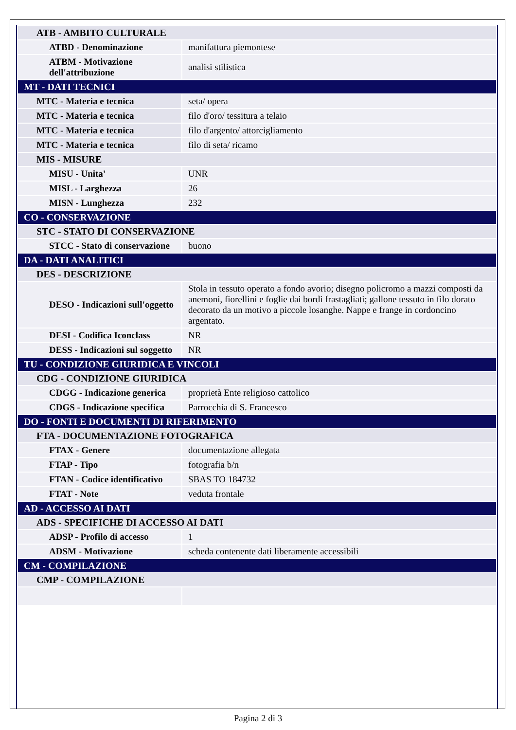| ATB - AMBITO CULTURALE | |
| ATBD - Denominazione | manifattura piemontese |
| ATBM - Motivazione dell'attribuzione | analisi stilistica |
| MT - DATI TECNICI | |
| MTC - Materia e tecnica | seta/ opera |
| MTC - Materia e tecnica | filo d'oro/ tessitura a telaio |
| MTC - Materia e tecnica | filo d'argento/ attorcigliamento |
| MTC - Materia e tecnica | filo di seta/ ricamo |
| MIS - MISURE | |
| MISU - Unita' | UNR |
| MISL - Larghezza | 26 |
| MISN - Lunghezza | 232 |
| CO - CONSERVAZIONE | |
| STC - STATO DI CONSERVAZIONE | |
| STCC - Stato di conservazione | buono |
| DA - DATI ANALITICI | |
| DES - DESCRIZIONE | |
| DESO - Indicazioni sull'oggetto | Stola in tessuto operato a fondo avorio; disegno policromo a mazzi composti da anemoni, fiorellini e foglie dai bordi frastagliati; gallone tessuto in filo dorato decorato da un motivo a piccole losanghe. Nappe e frange in cordoncino argentato. |
| DESI - Codifica Iconclass | NR |
| DESS - Indicazioni sul soggetto | NR |
| TU - CONDIZIONE GIURIDICA E VINCOLI | |
| CDG - CONDIZIONE GIURIDICA | |
| CDGG - Indicazione generica | proprietà Ente religioso cattolico |
| CDGS - Indicazione specifica | Parrocchia di S. Francesco |
| DO - FONTI E DOCUMENTI DI RIFERIMENTO | |
| FTA - DOCUMENTAZIONE FOTOGRAFICA | |
| FTAX - Genere | documentazione allegata |
| FTAP - Tipo | fotografia b/n |
| FTAN - Codice identificativo | SBAS TO 184732 |
| FTAT - Note | veduta frontale |
| AD - ACCESSO AI DATI | |
| ADS - SPECIFICHE DI ACCESSO AI DATI | |
| ADSP - Profilo di accesso | 1 |
| ADSM - Motivazione | scheda contenente dati liberamente accessibili |
| CM - COMPILAZIONE | |
| CMP - COMPILAZIONE | |
Pagina 2 di 3